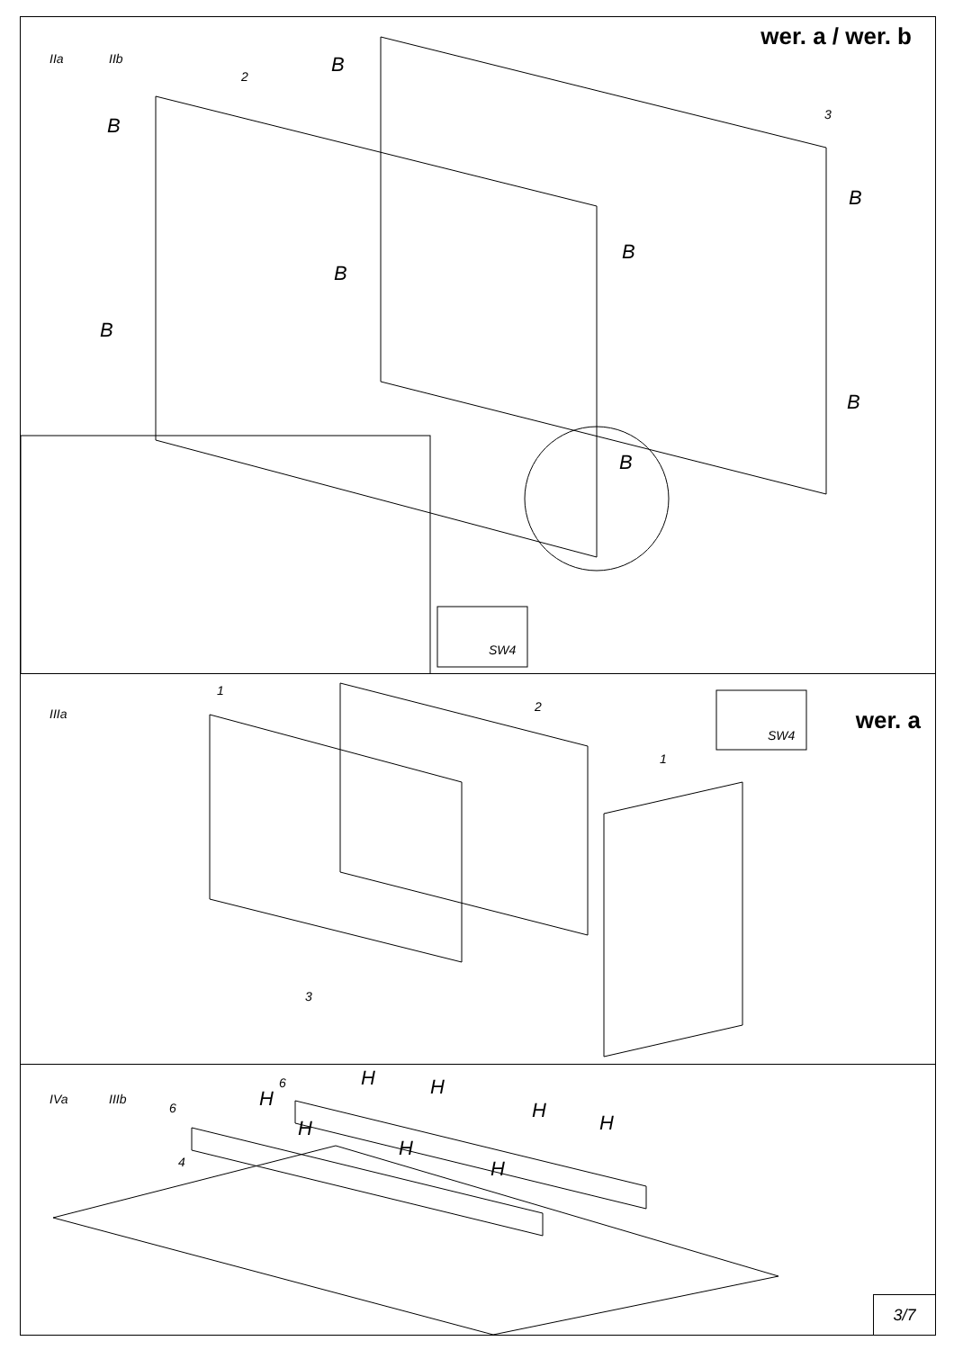IIa IIb
wer. a / wer. b
B
B
B
B
B
B
B
B
2
3
SW4
IIIa wer. a
1
2
1
3
SW4
IVa IIIb
6
6
4
H
H H
H
H H
H
H
3/7